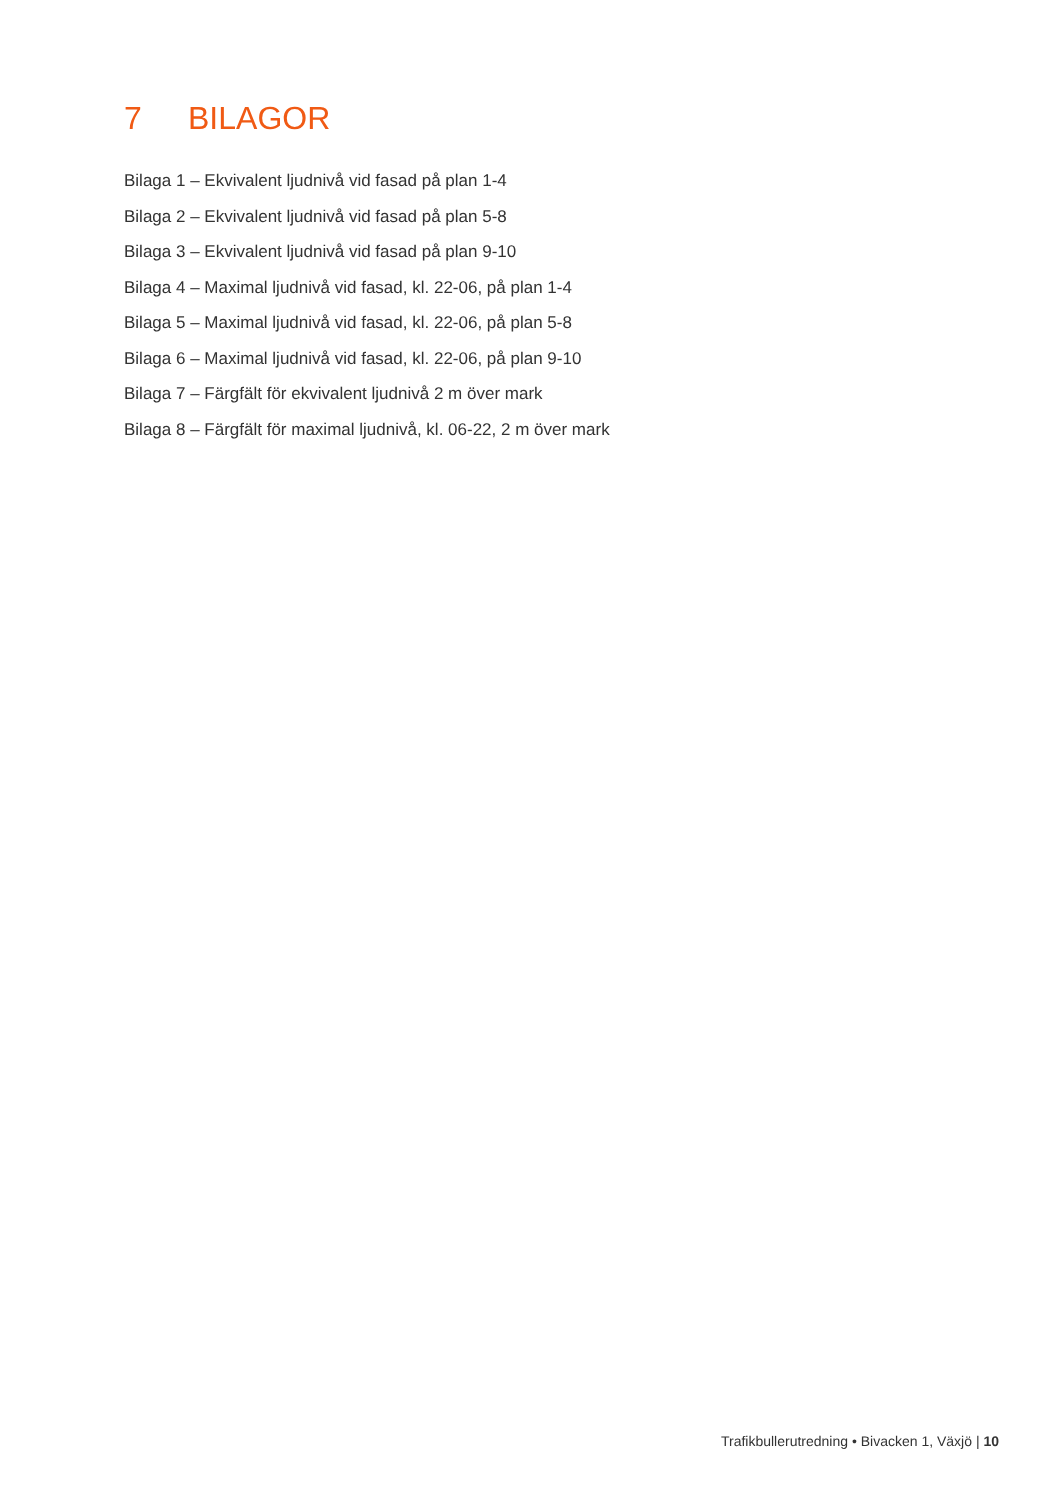7 BILAGOR
Bilaga 1 – Ekvivalent ljudnivå vid fasad på plan 1-4
Bilaga 2 – Ekvivalent ljudnivå vid fasad på plan 5-8
Bilaga 3 – Ekvivalent ljudnivå vid fasad på plan 9-10
Bilaga 4 – Maximal ljudnivå vid fasad, kl. 22-06, på plan 1-4
Bilaga 5 – Maximal ljudnivå vid fasad, kl. 22-06, på plan 5-8
Bilaga 6 – Maximal ljudnivå vid fasad, kl. 22-06, på plan 9-10
Bilaga 7 – Färgfält för ekvivalent ljudnivå 2 m över mark
Bilaga 8 – Färgfält för maximal ljudnivå, kl. 06-22, 2 m över mark
Trafikbullerutredning • Bivacken 1, Växjö | 10